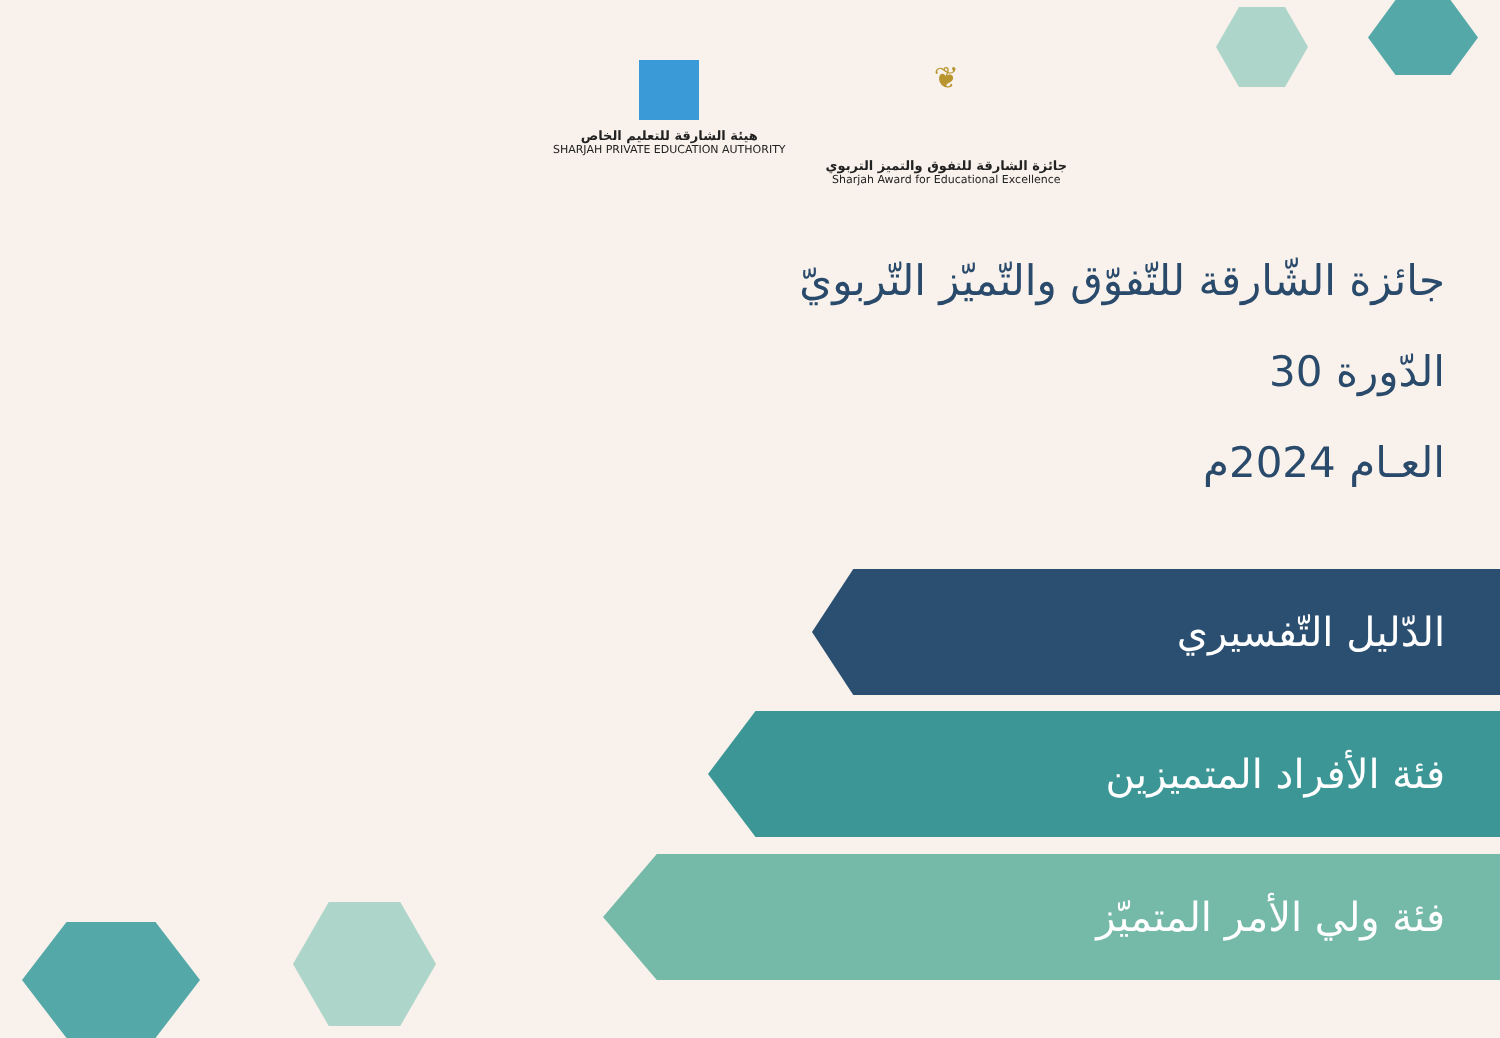هيئة الشارقة للتعليم الخاص
SHARJAH PRIVATE EDUCATION AUTHORITY
❦
جائزة الشارقة للتفوق والتميز التربوي
Sharjah Award for Educational Excellence
جائزة الشّارقة للتّفوّق والتّميّز التّربويّ
الدّورة 30
العـام 2024م
الدّليل التّفسيري
فئة الأفراد المتميزين
فئة ولي الأمر المتميّز